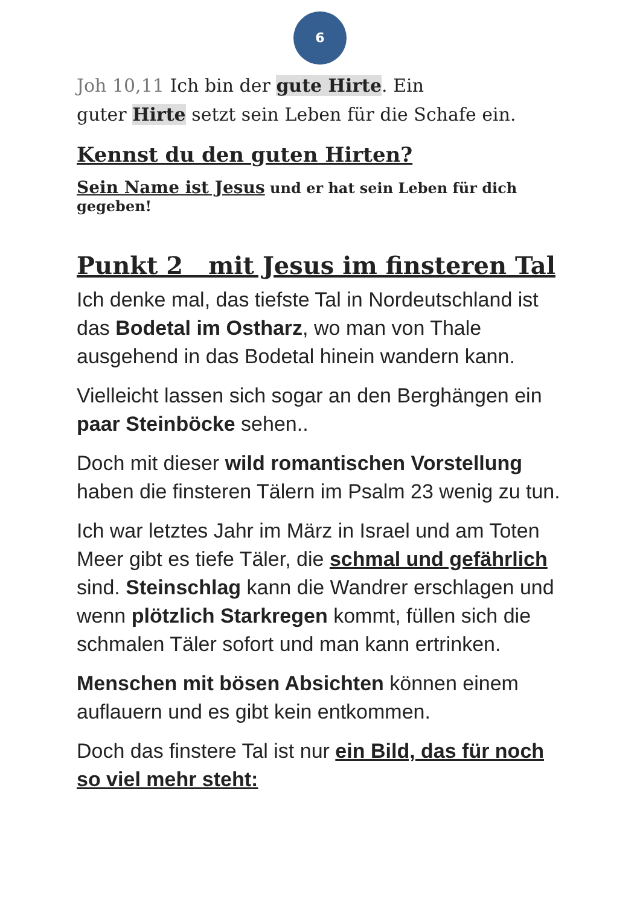6
Joh 10,11 Ich bin der gute Hirte. Ein
guter Hirte setzt sein Leben für die Schafe ein.
Kennst du den guten Hirten?
Sein Name ist Jesus und er hat sein Leben für dich gegeben!
Punkt 2 mit Jesus im finsteren Tal
Ich denke mal, das tiefste Tal in Nordeutschland ist das Bodetal im Ostharz, wo man von Thale ausgehend in das Bodetal hinein wandern kann.
Vielleicht lassen sich sogar an den Berghängen ein paar Steinböcke sehen..
Doch mit dieser wild romantischen Vorstellung haben die finsteren Tälern im Psalm 23 wenig zu tun.
Ich war letztes Jahr im März in Israel und am Toten Meer gibt es tiefe Täler, die schmal und gefährlich sind. Steinschlag kann die Wandrer erschlagen und wenn plötzlich Starkregen kommt, füllen sich die schmalen Täler sofort und man kann ertrinken.
Menschen mit bösen Absichten können einem auflauern und es gibt kein entkommen.
Doch das finstere Tal ist nur ein Bild, das für noch so viel mehr steht: